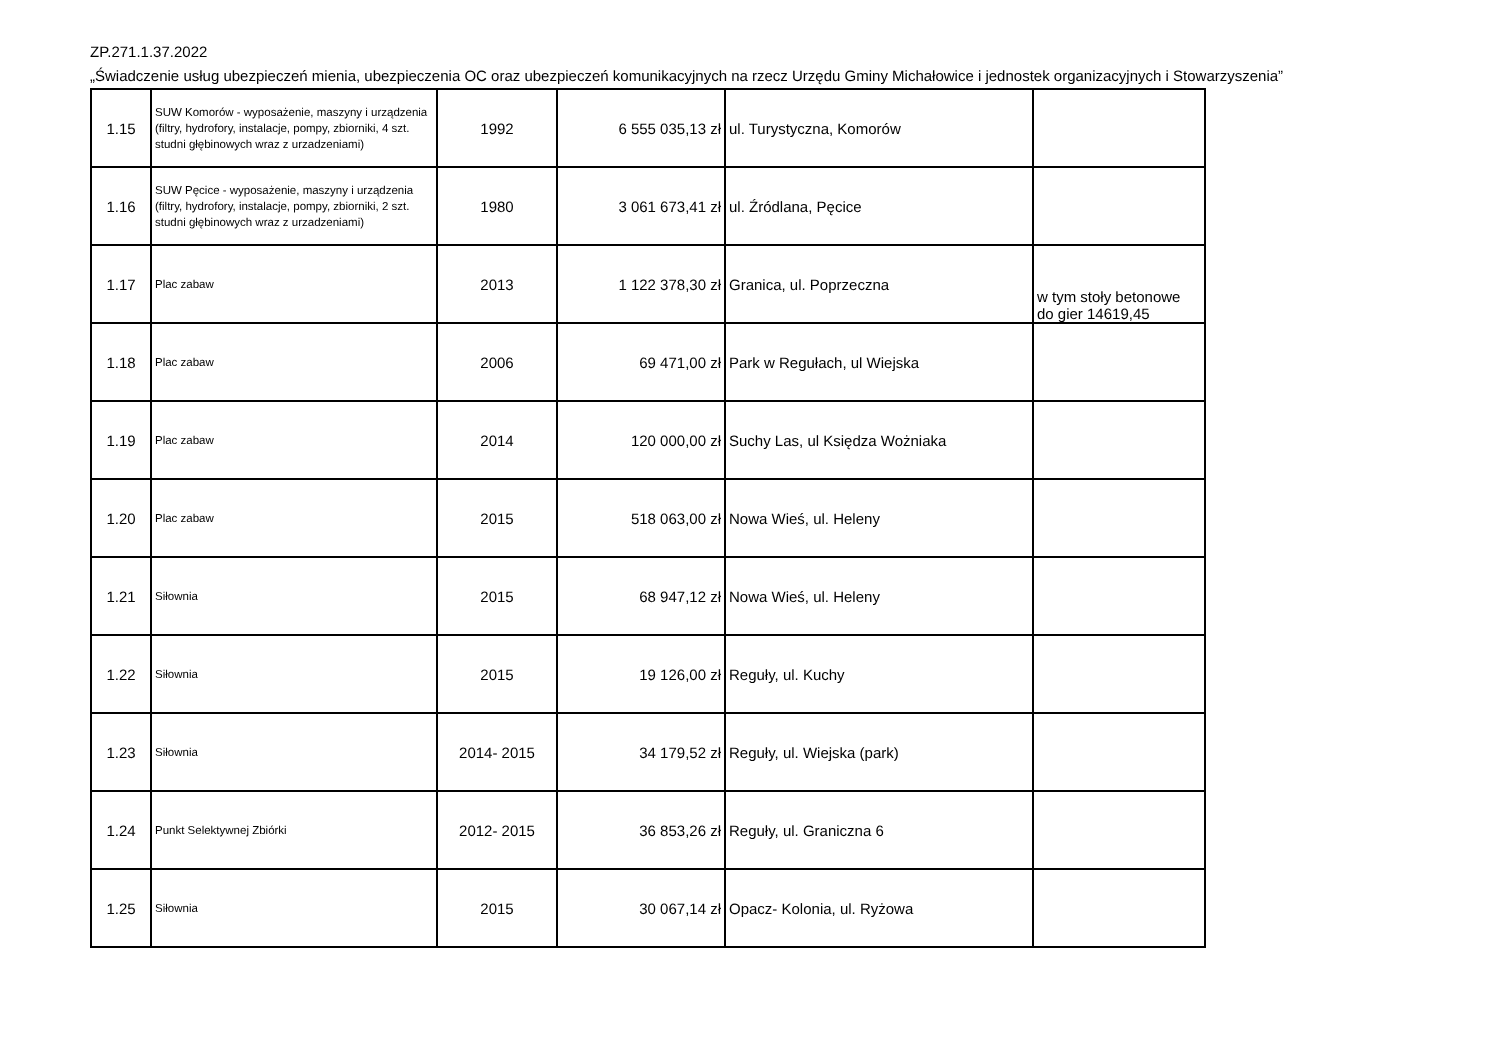ZP.271.1.37.2022
„Świadczenie usług ubezpieczeń mienia, ubezpieczenia OC oraz ubezpieczeń komunikacyjnych na rzecz Urzędu Gminy Michałowice i jednostek organizacyjnych i Stowarzyszenia”
| 1.15 | SUW Komorów - wyposażenie, maszyny i urządzenia (filtry, hydrofory, instalacje, pompy, zbiorniki, 4 szt. studni głębinowych wraz z urzadzeniami) | 1992 | 6 555 035,13 zł | ul. Turystyczna, Komorów | |
| 1.16 | SUW Pęcice - wyposażenie, maszyny i urządzenia (filtry, hydrofory, instalacje, pompy, zbiorniki, 2 szt. studni głębinowych wraz z urzadzeniami) | 1980 | 3 061 673,41 zł | ul. Źródlana, Pęcice | |
| 1.17 | Plac zabaw | 2013 | 1 122 378,30 zł | Granica, ul. Poprzeczna | w tym stoły betonowe do gier 14619,45 |
| 1.18 | Plac zabaw | 2006 | 69 471,00 zł | Park w Regułach, ul Wiejska | |
| 1.19 | Plac zabaw | 2014 | 120 000,00 zł | Suchy Las, ul Księdza Wożniaka | |
| 1.20 | Plac zabaw | 2015 | 518 063,00 zł | Nowa Wieś, ul. Heleny | |
| 1.21 | Siłownia | 2015 | 68 947,12 zł | Nowa Wieś, ul. Heleny | |
| 1.22 | Siłownia | 2015 | 19 126,00 zł | Reguły, ul. Kuchy | |
| 1.23 | Siłownia | 2014- 2015 | 34 179,52 zł | Reguły, ul. Wiejska (park) | |
| 1.24 | Punkt Selektywnej Zbiórki | 2012- 2015 | 36 853,26 zł | Reguły, ul. Graniczna 6 | |
| 1.25 | Siłownia | 2015 | 30 067,14 zł | Opacz- Kolonia, ul. Ryżowa | |